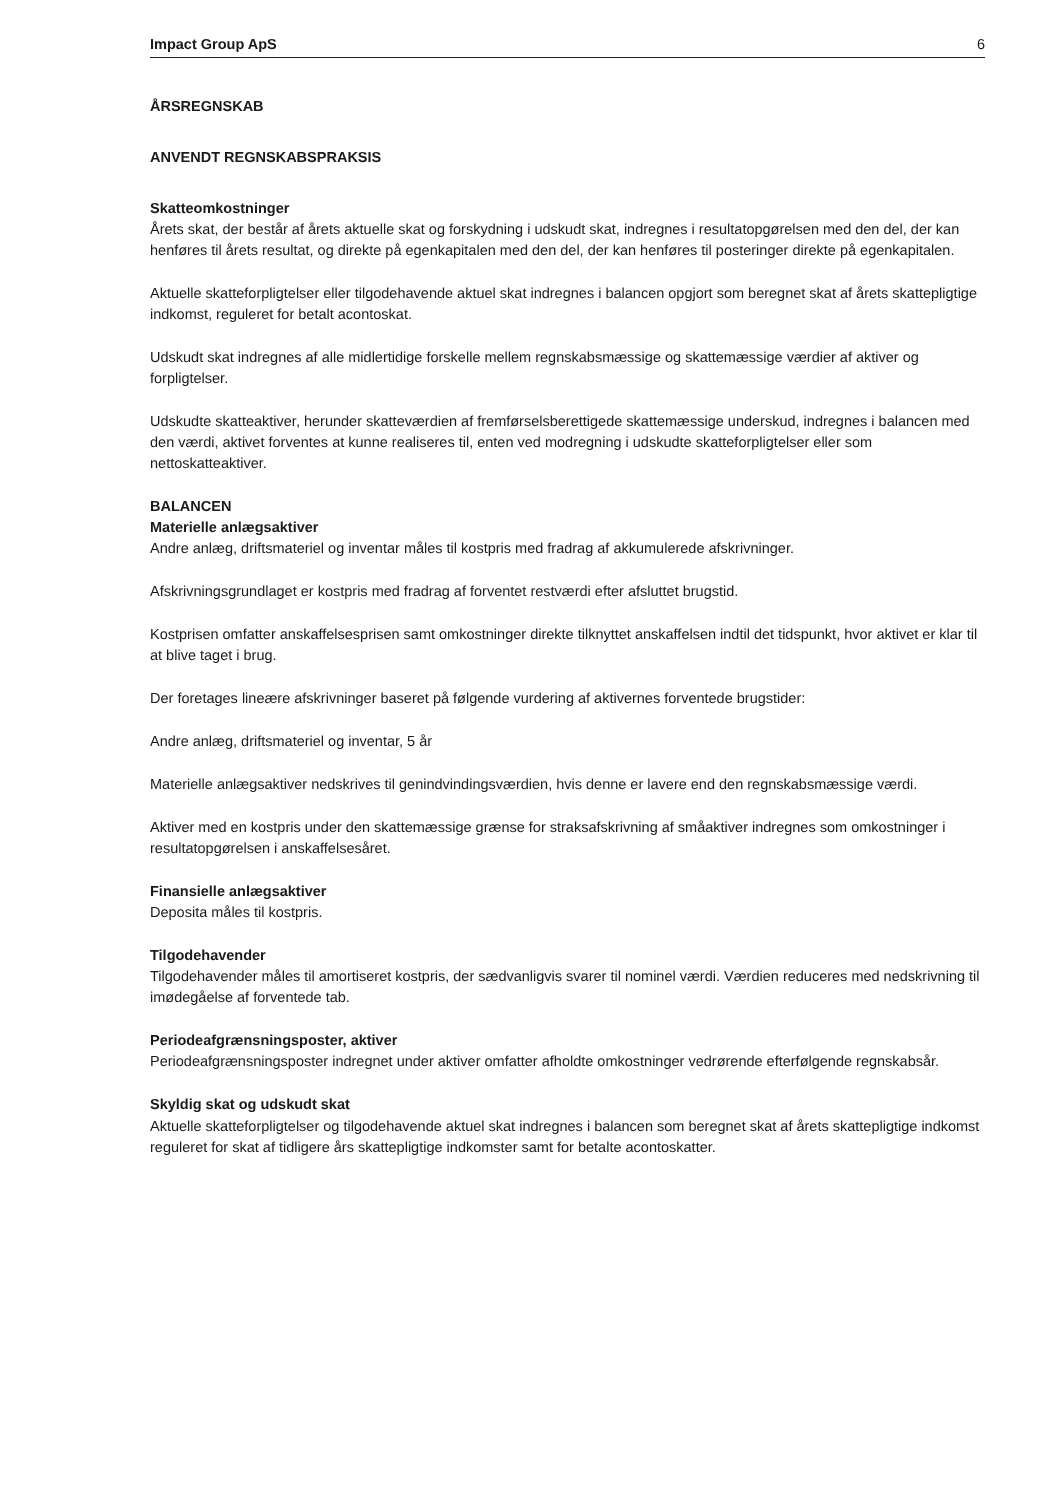Impact Group ApS 6
ÅRSREGNSKAB
ANVENDT REGNSKABSPRAKSIS
Skatteomkostninger
Årets skat, der består af årets aktuelle skat og forskydning i udskudt skat, indregnes i resultatopgørelsen med den del, der kan henføres til årets resultat, og direkte på egenkapitalen med den del, der kan henføres til posteringer direkte på egenkapitalen.
Aktuelle skatteforpligtelser eller tilgodehavende aktuel skat indregnes i balancen opgjort som beregnet skat af årets skattepligtige indkomst, reguleret for betalt acontoskat.
Udskudt skat indregnes af alle midlertidige forskelle mellem regnskabsmæssige og skattemæssige værdier af aktiver og forpligtelser.
Udskudte skatteaktiver, herunder skatteværdien af fremførselsberettigede skattemæssige underskud, indregnes i balancen med den værdi, aktivet forventes at kunne realiseres til, enten ved modregning i udskudte skatteforpligtelser eller som nettoskatteaktiver.
BALANCEN
Materielle anlægsaktiver
Andre anlæg, driftsmateriel og inventar måles til kostpris med fradrag af akkumulerede afskrivninger.
Afskrivningsgrundlaget er kostpris med fradrag af forventet restværdi efter afsluttet brugstid.
Kostprisen omfatter anskaffelsesprisen samt omkostninger direkte tilknyttet anskaffelsen indtil det tidspunkt, hvor aktivet er klar til at blive taget i brug.
Der foretages lineære afskrivninger baseret på følgende vurdering af aktivernes forventede brugstider:
Andre anlæg, driftsmateriel og inventar, 5 år
Materielle anlægsaktiver nedskrives til genindvindingsværdien, hvis denne er lavere end den regnskabsmæssige værdi.
Aktiver med en kostpris under den skattemæssige grænse for straksafskrivning af småaktiver indregnes som omkostninger i resultatopgørelsen i anskaffelsesåret.
Finansielle anlægsaktiver
Deposita måles til kostpris.
Tilgodehavender
Tilgodehavender måles til amortiseret kostpris, der sædvanligvis svarer til nominel værdi. Værdien reduceres med nedskrivning til imødegåelse af forventede tab.
Periodeafgrænsningsposter, aktiver
Periodeafgrænsningsposter indregnet under aktiver omfatter afholdte omkostninger vedrørende efterfølgende regnskabsår.
Skyldig skat og udskudt skat
Aktuelle skatteforpligtelser og tilgodehavende aktuel skat indregnes i balancen som beregnet skat af årets skattepligtige indkomst reguleret for skat af tidligere års skattepligtige indkomster samt for betalte acontoskatter.